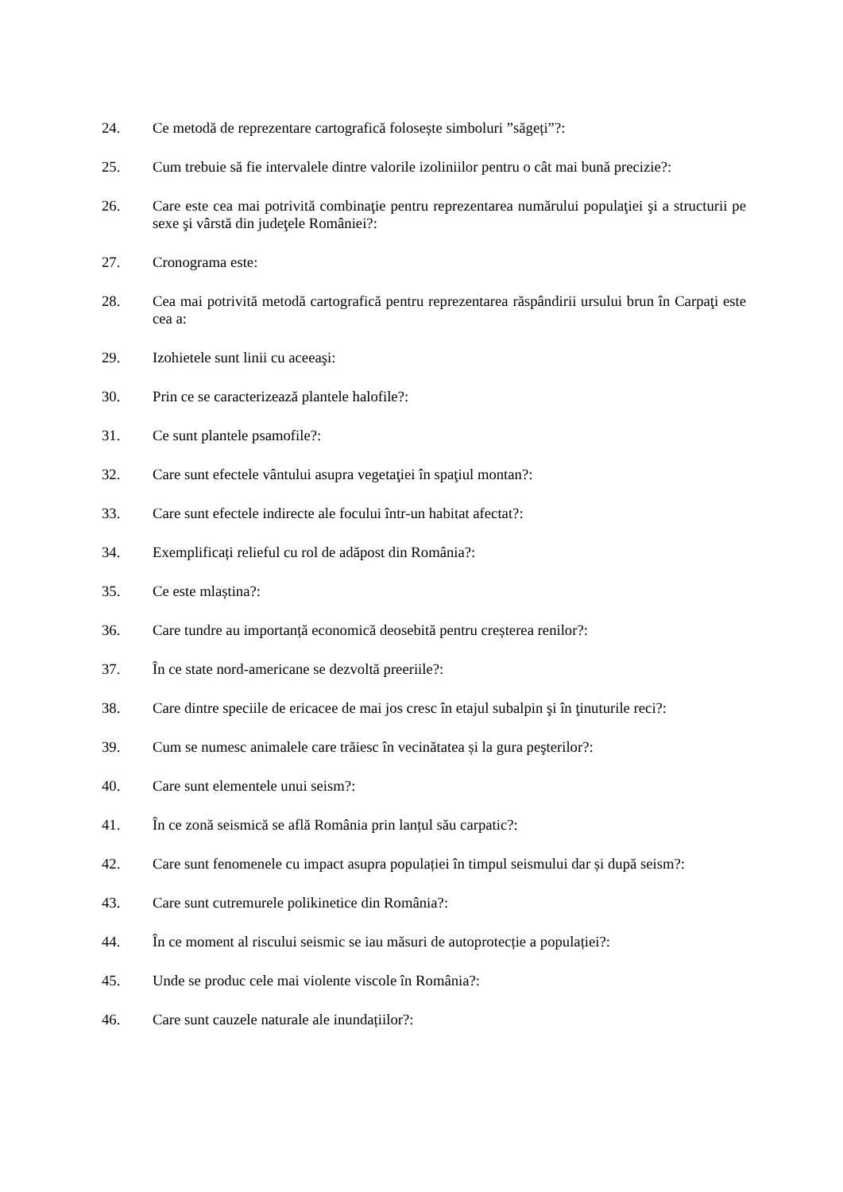24. Ce metodă de reprezentare cartografică folosește simboluri ”săgeți”?:
25. Cum trebuie să fie intervalele dintre valorile izoliniilor pentru o cât mai bună precizie?:
26. Care este cea mai potrivită combinaţie pentru reprezentarea numărului populaţiei şi a structurii pe sexe şi vârstă din judeţele României?:
27. Cronograma este:
28. Cea mai potrivită metodă cartografică pentru reprezentarea răspândirii ursului brun în Carpaţi este cea a:
29. Izohietele sunt linii cu aceeaşi:
30. Prin ce se caracterizează plantele halofile?:
31. Ce sunt plantele psamofile?:
32. Care sunt efectele vântului asupra vegetaţiei în spaţiul montan?:
33. Care sunt efectele indirecte ale focului într-un habitat afectat?:
34. Exemplificați relieful cu rol de adăpost din România?:
35. Ce este mlaștina?:
36. Care tundre au importanță economică deosebită pentru creșterea renilor?:
37. În ce state nord-americane se dezvoltă preeriile?:
38. Care dintre speciile de ericacee de mai jos cresc în etajul subalpin şi în ţinuturile reci?:
39. Cum se numesc animalele care trăiesc în vecinătatea și la gura peşterilor?:
40. Care sunt elementele unui seism?:
41. În ce zonă seismică se află România prin lanțul său carpatic?:
42. Care sunt fenomenele cu impact asupra populației în timpul seismului dar și după seism?:
43. Care sunt cutremurele polikinetice din România?:
44. În ce moment al riscului seismic se iau măsuri de autoprotecție a populației?:
45. Unde se produc cele mai violente viscole în România?:
46. Care sunt cauzele naturale ale inundațiilor?: